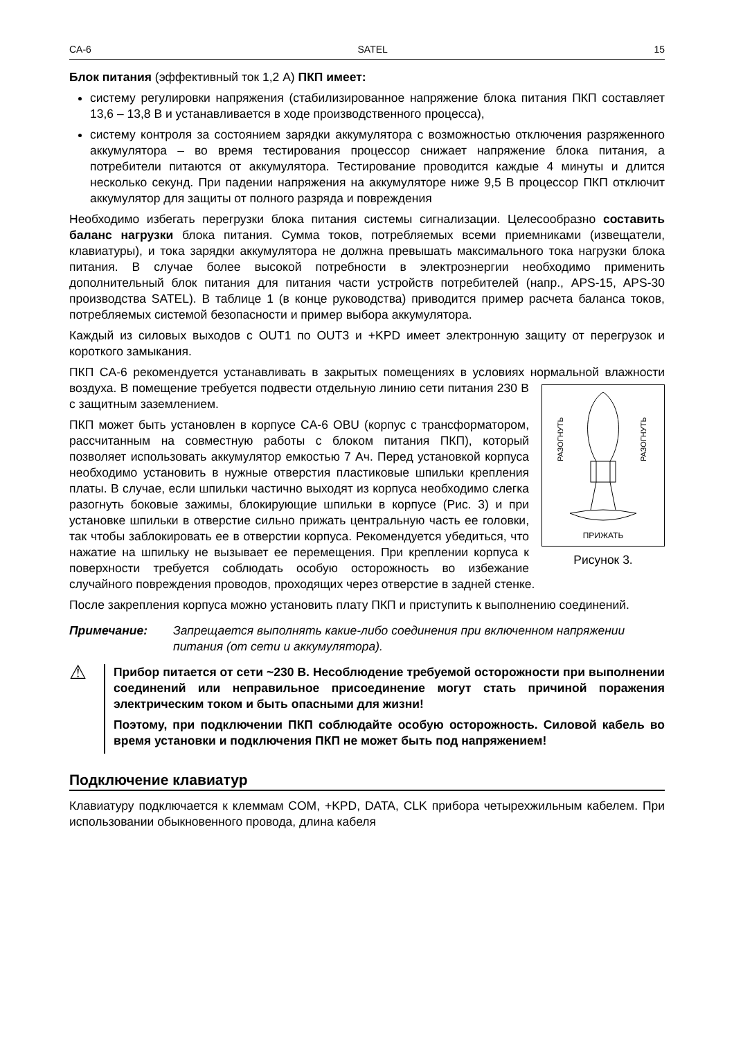CA-6 SATEL 15
Блок питания (эффективный ток 1,2 A) ПКП имеет:
систему регулировки напряжения (стабилизированное напряжение блока питания ПКП составляет 13,6 – 13,8 В и устанавливается в ходе производственного процесса),
систему контроля за состоянием зарядки аккумулятора с возможностью отключения разряженного аккумулятора – во время тестирования процессор снижает напряжение блока питания, а потребители питаются от аккумулятора. Тестирование проводится каждые 4 минуты и длится несколько секунд. При падении напряжения на аккумуляторе ниже 9,5 В процессор ПКП отключит аккумулятор для защиты от полного разряда и повреждения
Необходимо избегать перегрузки блока питания системы сигнализации. Целесообразно составить баланс нагрузки блока питания. Сумма токов, потребляемых всеми приемниками (извещатели, клавиатуры), и тока зарядки аккумулятора не должна превышать максимального тока нагрузки блока питания. В случае более высокой потребности в электроэнергии необходимо применить дополнительный блок питания для питания части устройств потребителей (напр., APS-15, APS-30 производства SATEL). В таблице 1 (в конце руководства) приводится пример расчета баланса токов, потребляемых системой безопасности и пример выбора аккумулятора.
Каждый из силовых выходов с OUT1 по OUT3 и +KPD имеет электронную защиту от перегрузок и короткого замыкания.
ПКП CA-6 рекомендуется устанавливать в закрытых помещениях в условиях нормальной влажности воздуха.
РАЗОГНУТЬ
РАЗОГНУТЬ
ПРИЖАТЬ
Рисунок 3. В помещение требуется подвести отдельную линию сети питания 230 В с защитным заземлением.
ПКП может быть установлен в корпусе CA-6 OBU (корпус с трансформатором, рассчитанным на совместную работы с блоком питания ПКП), который позволяет использовать аккумулятор емкостью 7 Ач. Перед установкой корпуса необходимо установить в нужные отверстия пластиковые шпильки крепления платы. В случае, если шпильки частично выходят из корпуса необходимо слегка разогнуть боковые зажимы, блокирующие шпильки в корпусе (Рис. 3) и при установке шпильки в отверстие сильно прижать центральную часть ее головки, так чтобы заблокировать ее в отверстии корпуса. Рекомендуется убедиться, что нажатие на шпильку не вызывает ее перемещения. При креплении корпуса к поверхности требуется соблюдать особую осторожность во избежание случайного повреждения проводов, проходящих через отверстие в задней стенке.
После закрепления корпуса можно установить плату ПКП и приступить к выполнению соединений.
Примечание: Запрещается выполнять какие-либо соединения при включенном напряжении питания (от сети и аккумулятора).
⚠
Прибор питается от сети ~230 В. Несоблюдение требуемой осторожности при выполнении соединений или неправильное присоединение могут стать причиной поражения электрическим током и быть опасными для жизни!
Поэтому, при подключении ПКП соблюдайте особую осторожность. Силовой кабель во время установки и подключения ПКП не может быть под напряжением!
Подключение клавиатур
Клавиатуру подключается к клеммам COM, +KPD, DATA, CLK прибора четырехжильным кабелем. При использовании обыкновенного провода, длина кабеля